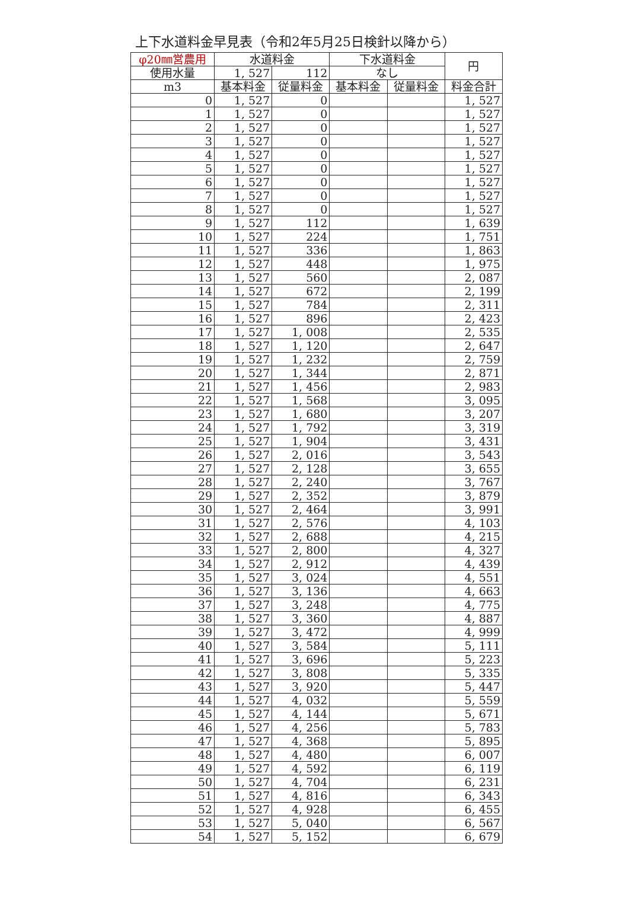上下水道料金早見表（令和2年5月25日検針以降から）
| φ20㎜営農用 | 水道料金 | | 下水道料金 | | 円 |
| --- | --- | --- | --- | --- | --- |
| 使用水量 | 1, 527 | 112 | なし | | |
| m3 | 基本料金 | 従量料金 | 基本料金 | 従量料金 | 料金合計 |
| 0 | 1, 527 | 0 | | | 1, 527 |
| 1 | 1, 527 | 0 | | | 1, 527 |
| 2 | 1, 527 | 0 | | | 1, 527 |
| 3 | 1, 527 | 0 | | | 1, 527 |
| 4 | 1, 527 | 0 | | | 1, 527 |
| 5 | 1, 527 | 0 | | | 1, 527 |
| 6 | 1, 527 | 0 | | | 1, 527 |
| 7 | 1, 527 | 0 | | | 1, 527 |
| 8 | 1, 527 | 0 | | | 1, 527 |
| 9 | 1, 527 | 112 | | | 1, 639 |
| 10 | 1, 527 | 224 | | | 1, 751 |
| 11 | 1, 527 | 336 | | | 1, 863 |
| 12 | 1, 527 | 448 | | | 1, 975 |
| 13 | 1, 527 | 560 | | | 2, 087 |
| 14 | 1, 527 | 672 | | | 2, 199 |
| 15 | 1, 527 | 784 | | | 2, 311 |
| 16 | 1, 527 | 896 | | | 2, 423 |
| 17 | 1, 527 | 1, 008 | | | 2, 535 |
| 18 | 1, 527 | 1, 120 | | | 2, 647 |
| 19 | 1, 527 | 1, 232 | | | 2, 759 |
| 20 | 1, 527 | 1, 344 | | | 2, 871 |
| 21 | 1, 527 | 1, 456 | | | 2, 983 |
| 22 | 1, 527 | 1, 568 | | | 3, 095 |
| 23 | 1, 527 | 1, 680 | | | 3, 207 |
| 24 | 1, 527 | 1, 792 | | | 3, 319 |
| 25 | 1, 527 | 1, 904 | | | 3, 431 |
| 26 | 1, 527 | 2, 016 | | | 3, 543 |
| 27 | 1, 527 | 2, 128 | | | 3, 655 |
| 28 | 1, 527 | 2, 240 | | | 3, 767 |
| 29 | 1, 527 | 2, 352 | | | 3, 879 |
| 30 | 1, 527 | 2, 464 | | | 3, 991 |
| 31 | 1, 527 | 2, 576 | | | 4, 103 |
| 32 | 1, 527 | 2, 688 | | | 4, 215 |
| 33 | 1, 527 | 2, 800 | | | 4, 327 |
| 34 | 1, 527 | 2, 912 | | | 4, 439 |
| 35 | 1, 527 | 3, 024 | | | 4, 551 |
| 36 | 1, 527 | 3, 136 | | | 4, 663 |
| 37 | 1, 527 | 3, 248 | | | 4, 775 |
| 38 | 1, 527 | 3, 360 | | | 4, 887 |
| 39 | 1, 527 | 3, 472 | | | 4, 999 |
| 40 | 1, 527 | 3, 584 | | | 5, 111 |
| 41 | 1, 527 | 3, 696 | | | 5, 223 |
| 42 | 1, 527 | 3, 808 | | | 5, 335 |
| 43 | 1, 527 | 3, 920 | | | 5, 447 |
| 44 | 1, 527 | 4, 032 | | | 5, 559 |
| 45 | 1, 527 | 4, 144 | | | 5, 671 |
| 46 | 1, 527 | 4, 256 | | | 5, 783 |
| 47 | 1, 527 | 4, 368 | | | 5, 895 |
| 48 | 1, 527 | 4, 480 | | | 6, 007 |
| 49 | 1, 527 | 4, 592 | | | 6, 119 |
| 50 | 1, 527 | 4, 704 | | | 6, 231 |
| 51 | 1, 527 | 4, 816 | | | 6, 343 |
| 52 | 1, 527 | 4, 928 | | | 6, 455 |
| 53 | 1, 527 | 5, 040 | | | 6, 567 |
| 54 | 1, 527 | 5, 152 | | | 6, 679 |